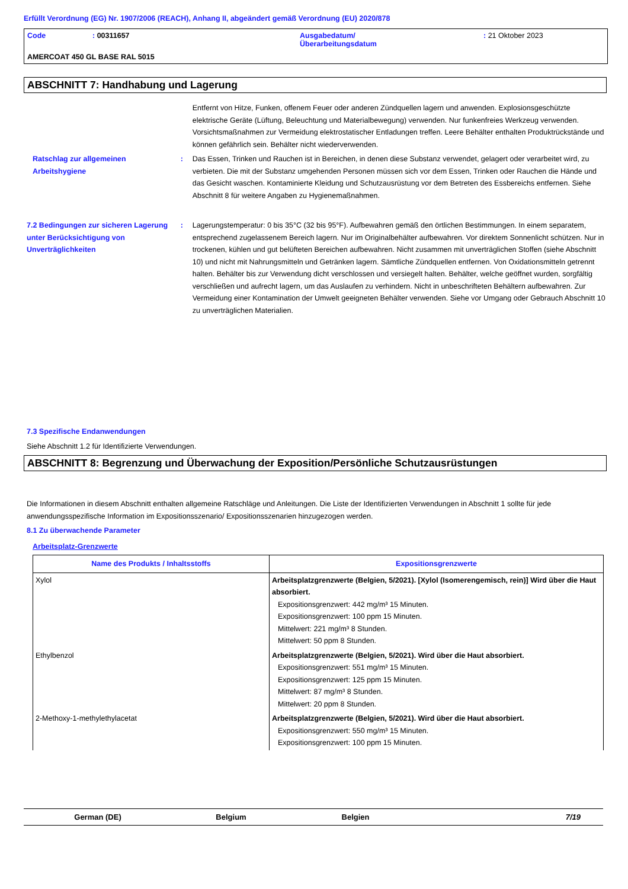Erfüllt Verordnung (EG) Nr. 1907/2006 (REACH), Anhang II, abgeändert gemäß Verordnung (EU) 2020/878
| Code | : 00311657 | Ausgabedatum/ Überarbeitungsdatum | : 21 Oktober 2023 |
| AMERCOAT 450 GL BASE RAL 5015 | | | |
ABSCHNITT 7: Handhabung und Lagerung
Entfernt von Hitze, Funken, offenem Feuer oder anderen Zündquellen lagern und anwenden. Explosionsgeschützte elektrische Geräte (Lüftung, Beleuchtung und Materialbewegung) verwenden. Nur funkenfreies Werkzeug verwenden. Vorsichtsmaßnahmen zur Vermeidung elektrostatischer Entladungen treffen. Leere Behälter enthalten Produktrückstände und können gefährlich sein. Behälter nicht wiederverwenden.
Ratschlag zur allgemeinen Arbeitshygiene
: Das Essen, Trinken und Rauchen ist in Bereichen, in denen diese Substanz verwendet, gelagert oder verarbeitet wird, zu verbieten. Die mit der Substanz umgehenden Personen müssen sich vor dem Essen, Trinken oder Rauchen die Hände und das Gesicht waschen. Kontaminierte Kleidung und Schutzausrüstung vor dem Betreten des Essbereichs entfernen. Siehe Abschnitt 8 für weitere Angaben zu Hygienemaßnahmen.
7.2 Bedingungen zur sicheren Lagerung unter Berücksichtigung von Unverträglichkeiten
: Lagerungstemperatur: 0 bis 35°C (32 bis 95°F). Aufbewahren gemäß den örtlichen Bestimmungen. In einem separatem, entsprechend zugelassenem Bereich lagern. Nur im Originalbehälter aufbewahren. Vor direktem Sonnenlicht schützen. Nur in trockenen, kühlen und gut belüfteten Bereichen aufbewahren. Nicht zusammen mit unverträglichen Stoffen (siehe Abschnitt 10) und nicht mit Nahrungsmitteln und Getränken lagern. Sämtliche Zündquellen entfernen. Von Oxidationsmitteln getrennt halten. Behälter bis zur Verwendung dicht verschlossen und versiegelt halten. Behälter, welche geöffnet wurden, sorgfältig verschließen und aufrecht lagern, um das Auslaufen zu verhindern. Nicht in unbeschrifteten Behältern aufbewahren. Zur Vermeidung einer Kontamination der Umwelt geeigneten Behälter verwenden. Siehe vor Umgang oder Gebrauch Abschnitt 10 zu unverträglichen Materialien.
7.3 Spezifische Endanwendungen
Siehe Abschnitt 1.2 für Identifizierte Verwendungen.
ABSCHNITT 8: Begrenzung und Überwachung der Exposition/Persönliche Schutzausrüstungen
Die Informationen in diesem Abschnitt enthalten allgemeine Ratschläge und Anleitungen. Die Liste der Identifizierten Verwendungen in Abschnitt 1 sollte für jede anwendungsspezifische Information im Expositionsszenario/ Expositionsszenarien hinzugezogen werden.
8.1 Zu überwachende Parameter
Arbeitsplatz-Grenzwerte
| Name des Produkts / Inhaltsstoffs | Expositionsgrenzwerte |
| --- | --- |
| Xylol | Arbeitsplatzgrenzwerte (Belgien, 5/2021). [Xylol (Isomerengemisch, rein)] Wird über die Haut absorbiert. Expositionsgrenzwert: 442 mg/m³ 15 Minuten. Expositionsgrenzwert: 100 ppm 15 Minuten. Mittelwert: 221 mg/m³ 8 Stunden. Mittelwert: 50 ppm 8 Stunden. |
| Ethylbenzol | Arbeitsplatzgrenzwerte (Belgien, 5/2021). Wird über die Haut absorbiert. Expositionsgrenzwert: 551 mg/m³ 15 Minuten. Expositionsgrenzwert: 125 ppm 15 Minuten. Mittelwert: 87 mg/m³ 8 Stunden. Mittelwert: 20 ppm 8 Stunden. |
| 2-Methoxy-1-methylethylacetat | Arbeitsplatzgrenzwerte (Belgien, 5/2021). Wird über die Haut absorbiert. Expositionsgrenzwert: 550 mg/m³ 15 Minuten. Expositionsgrenzwert: 100 ppm 15 Minuten. |
German (DE) Belgium Belgien 7/19